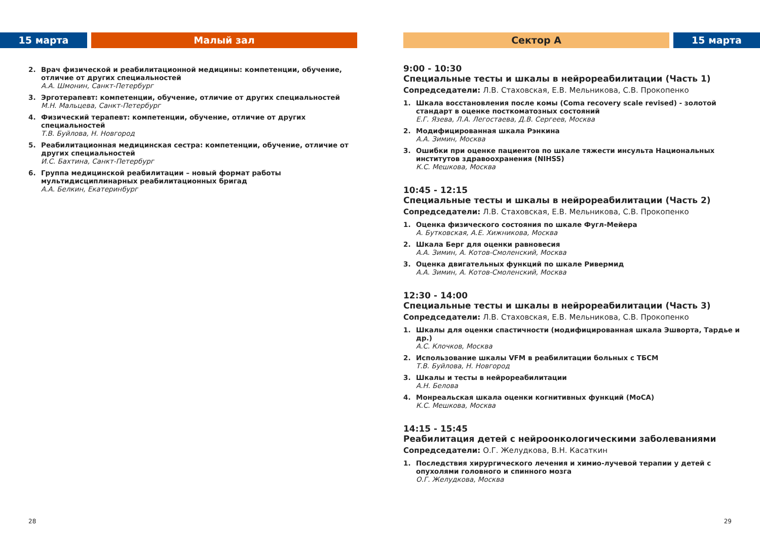15 марта Малый зал
2. Врач физической и реабилитационной медицины: компетенции, обучение, отличие от других специальностей
А.А. Шмонин, Санкт-Петербург
3. Эрготерапевт: компетенции, обучение, отличие от других специальностей
М.Н. Мальцева, Санкт-Петербург
4. Физический терапевт: компетенции, обучение, отличие от других специальностей
Т.В. Буйлова, Н. Новгород
5. Реабилитационная медицинская сестра: компетенции, обучение, отличие от других специальностей
И.С. Бахтина, Санкт-Петербург
6. Группа медицинской реабилитации – новый формат работы мультидисциплинарных реабилитационных бригад
А.А. Белкин, Екатеринбург
28
Сектор А 15 марта
9:00 - 10:30
Специальные тесты и шкалы в нейрореабилитации (Часть 1)
Сопредседатели: Л.В. Стаховская, Е.В. Мельникова, С.В. Прокопенко
1. Шкала восстановления после комы (Coma recovery scale revised) - золотой стандарт в оценке посткоматозных состояний
Е.Г. Язева, Л.А. Легостаева, Д.В. Сергеев, Москва
2. Модифицированная шкала Рэнкина
А.А. Зимин, Москва
3. Ошибки при оценке пациентов по шкале тяжести инсульта Национальных институтов здравоохранения (NIHSS)
К.С. Мешкова, Москва
10:45 - 12:15
Специальные тесты и шкалы в нейрореабилитации (Часть 2)
Сопредседатели: Л.В. Стаховская, Е.В. Мельникова, С.В. Прокопенко
1. Оценка физического состояния по шкале Фугл-Мейера
А. Бутковская, А.Е. Хижникова, Москва
2. Шкала Берг для оценки равновесия
А.А. Зимин, А. Котов-Смоленский, Москва
3. Оценка двигательных функций по шкале Ривермид
А.А. Зимин, А. Котов-Смоленский, Москва
12:30 - 14:00
Специальные тесты и шкалы в нейрореабилитации (Часть 3)
Сопредседатели: Л.В. Стаховская, Е.В. Мельникова, С.В. Прокопенко
1. Шкалы для оценки спастичности (модифицированная шкала Эшворта, Тардье и др.)
А.С. Клочков, Москва
2. Использование шкалы VFM в реабилитации больных с ТБСМ
Т.В. Буйлова, Н. Новгород
3. Шкалы и тесты в нейрореабилитации
А.Н. Белова
4. Монреальская шкала оценки когнитивных функций (MoCA)
К.С. Мешкова, Москва
14:15 - 15:45
Реабилитация детей с нейроонкологическими заболеваниями
Сопредседатели: О.Г. Желудкова, В.Н. Касаткин
1. Последствия хирургического лечения и химио-лучевой терапии у детей с опухолями головного и спинного мозга
О.Г. Желудкова, Москва
29